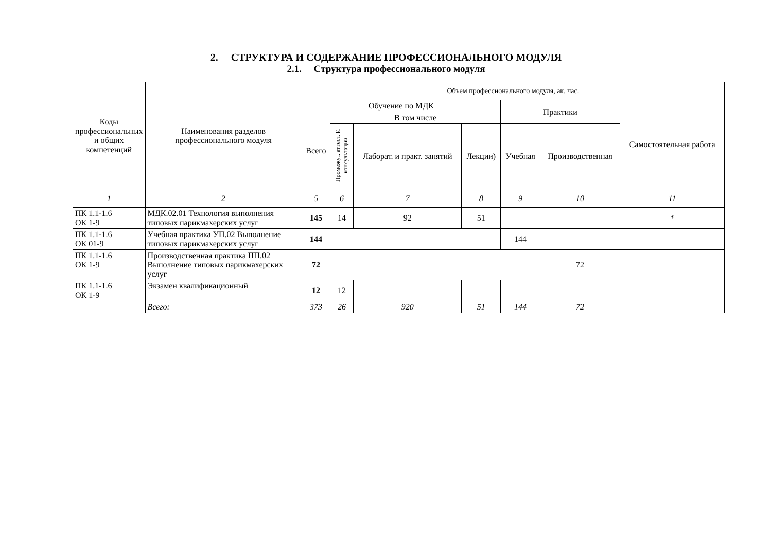2. СТРУКТУРА И СОДЕРЖАНИЕ ПРОФЕССИОНАЛЬНОГО МОДУЛЯ
2.1. Структура профессионального модуля
| Коды профессиональных и общих компетенций | Наименования разделов профессионального модуля | Объем профессионального модуля, ак. час. | | | | | | |
| --- | --- | --- | --- | --- | --- | --- | --- | --- |
| | | Обучение по МДК | | | | Практики | | Самостоятельная работа |
| | | Всего | В том числе | | | | | |
| | | | Промежут. аттест. И консультации | Лаборат. и практ. занятий | Лекции) | Учебная | Производственная | |
| 1 | 2 | 5 | 6 | 7 | 8 | 9 | 10 | 11 |
| ПК 1.1-1.6 ОК 1-9 | МДК.02.01 Технология выполнения типовых парикмахерских услуг | 145 | 14 | 92 | 51 | | | * |
| ПК 1.1-1.6 ОК 01-9 | Учебная практика УП.02 Выполнение типовых парикмахерских услуг | 144 | | | | 144 | | |
| ПК 1.1-1.6 ОК 1-9 | Производственная практика ПП.02 Выполнение типовых парикмахерских услуг | 72 | | | | | 72 | |
| ПК 1.1-1.6 ОК 1-9 | Экзамен квалификационный | 12 | 12 | | | | | |
| | Всего: | 373 | 26 | 920 | 51 | 144 | 72 | |